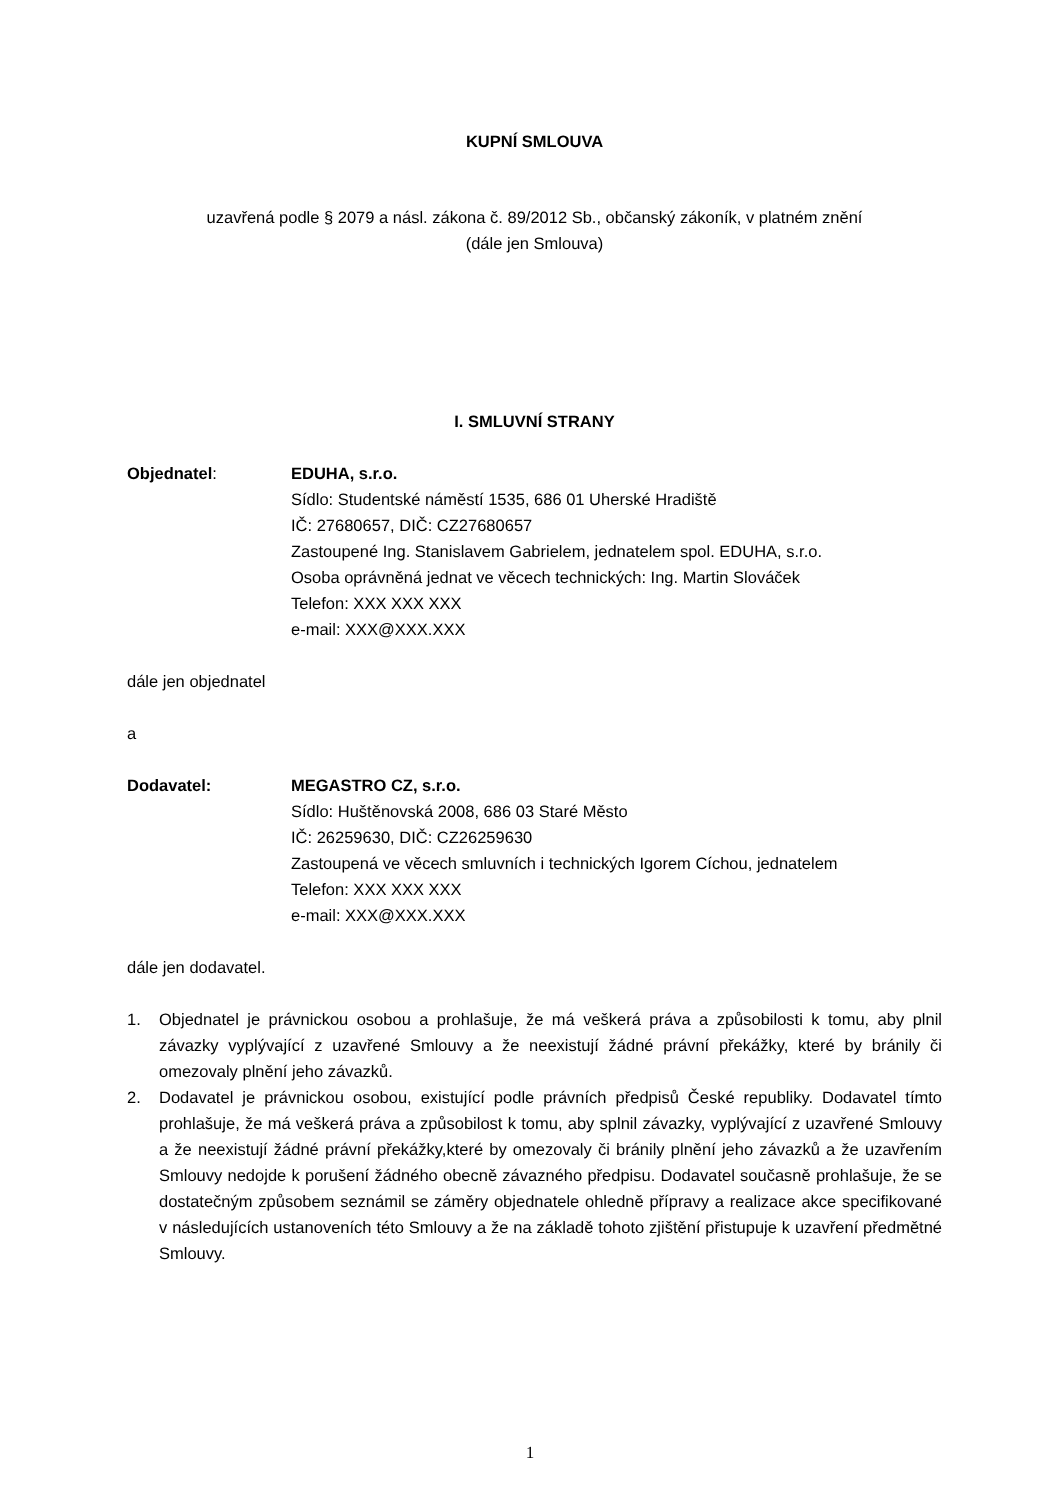KUPNÍ SMLOUVA
uzavřená podle § 2079 a násl. zákona č. 89/2012 Sb., občanský zákoník, v platném znění
(dále jen Smlouva)
I. SMLUVNÍ STRANY
Objednatel: EDUHA, s.r.o.
Sídlo: Studentské náměstí 1535, 686 01 Uherské Hradiště
IČ: 27680657, DIČ: CZ27680657
Zastoupené Ing. Stanislavem Gabrielem, jednatelem spol. EDUHA, s.r.o.
Osoba oprávněná jednat ve věcech technických: Ing. Martin Slováček
Telefon: XXX XXX XXX
e-mail: XXX@XXX.XXX
dále jen objednatel
a
Dodavatel: MEGASTRO CZ, s.r.o.
Sídlo: Huštěnovská 2008, 686 03 Staré Město
IČ: 26259630, DIČ: CZ26259630
Zastoupená ve věcech smluvních i technických Igorem Cíchou, jednatelem
Telefon: XXX XXX XXX
e-mail: XXX@XXX.XXX
dále jen dodavatel.
1. Objednatel je právnickou osobou a prohlašuje, že má veškerá práva a způsobilosti k tomu, aby plnil závazky vyplývající z uzavřené Smlouvy a že neexistují žádné právní překážky, které by bránily či omezovaly plnění jeho závazků.
2. Dodavatel je právnickou osobou, existující podle právních předpisů České republiky. Dodavatel tímto prohlašuje, že má veškerá práva a způsobilost k tomu, aby splnil závazky, vyplývající z uzavřené Smlouvy a že neexistují žádné právní překážky,které by omezovaly či bránily plnění jeho závazků a že uzavřením Smlouvy nedojde k porušení žádného obecně závazného předpisu. Dodavatel současně prohlašuje, že se dostatečným způsobem seznámil se záměry objednatele ohledně přípravy a realizace akce specifikované v následujících ustanoveních této Smlouvy a že na základě tohoto zjištění přistupuje k uzavření předmětné Smlouvy.
1